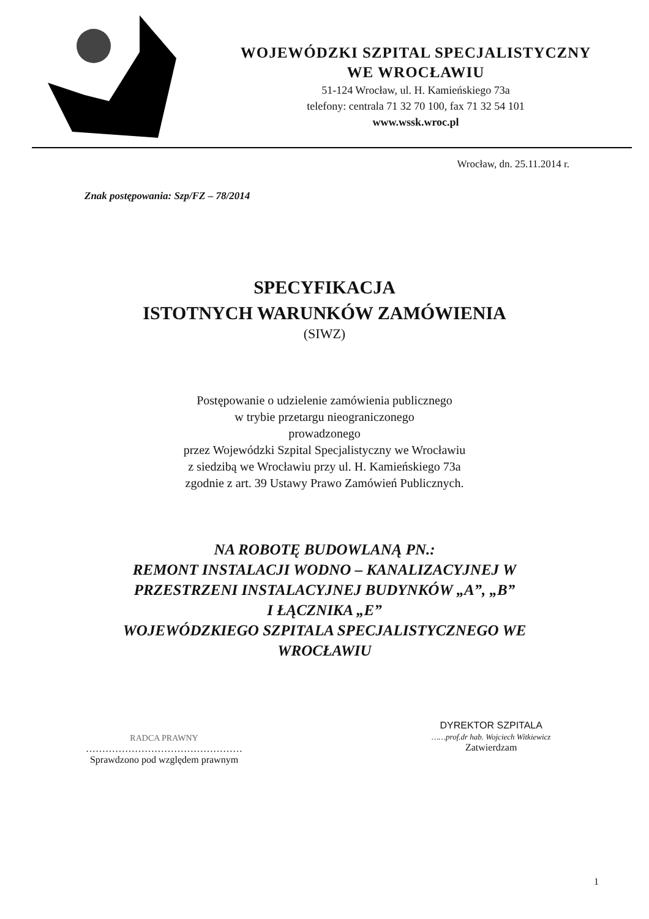WOJEWÓDZKI SZPITAL SPECJALISTYCZNY
WE WROCŁAWIU
51-124 Wrocław, ul. H. Kamieńskiego 73a
telefony: centrala 71 32 70 100, fax 71 32 54 101
www.wssk.wroc.pl
Wrocław, dn. 25.11.2014 r.
Znak postępowania: Szp/FZ – 78/2014
SPECYFIKACJA
ISTOTNYCH WARUNKÓW ZAMÓWIENIA
(SIWZ)
Postępowanie o udzielenie zamówienia publicznego
w trybie przetargu nieograniczonego
prowadzonego
przez Wojewódzki Szpital Specjalistyczny we Wrocławiu
z siedzibą we Wrocławiu przy ul. H. Kamieńskiego 73a
zgodnie z art. 39 Ustawy Prawo Zamówień Publicznych.
NA ROBOTĘ BUDOWLANĄ PN.:
REMONT INSTALACJI WODNO – KANALIZACYJNEJ W
PRZESTRZENI INSTALACYJNEJ BUDYNKÓW „A”, „B”
I ŁĄCZNIKA „E”
WOJEWÓDZKIEGO SZPITALA SPECJALISTYCZNEGO WE
WROCŁAWIU
RADCA PRAWNY
…………………………………………
Sprawdzono pod względem prawnym
DYREKTOR SZPITALA
……prof.dr hab. Wojciech Witkiewicz
Zatwierdzam
1